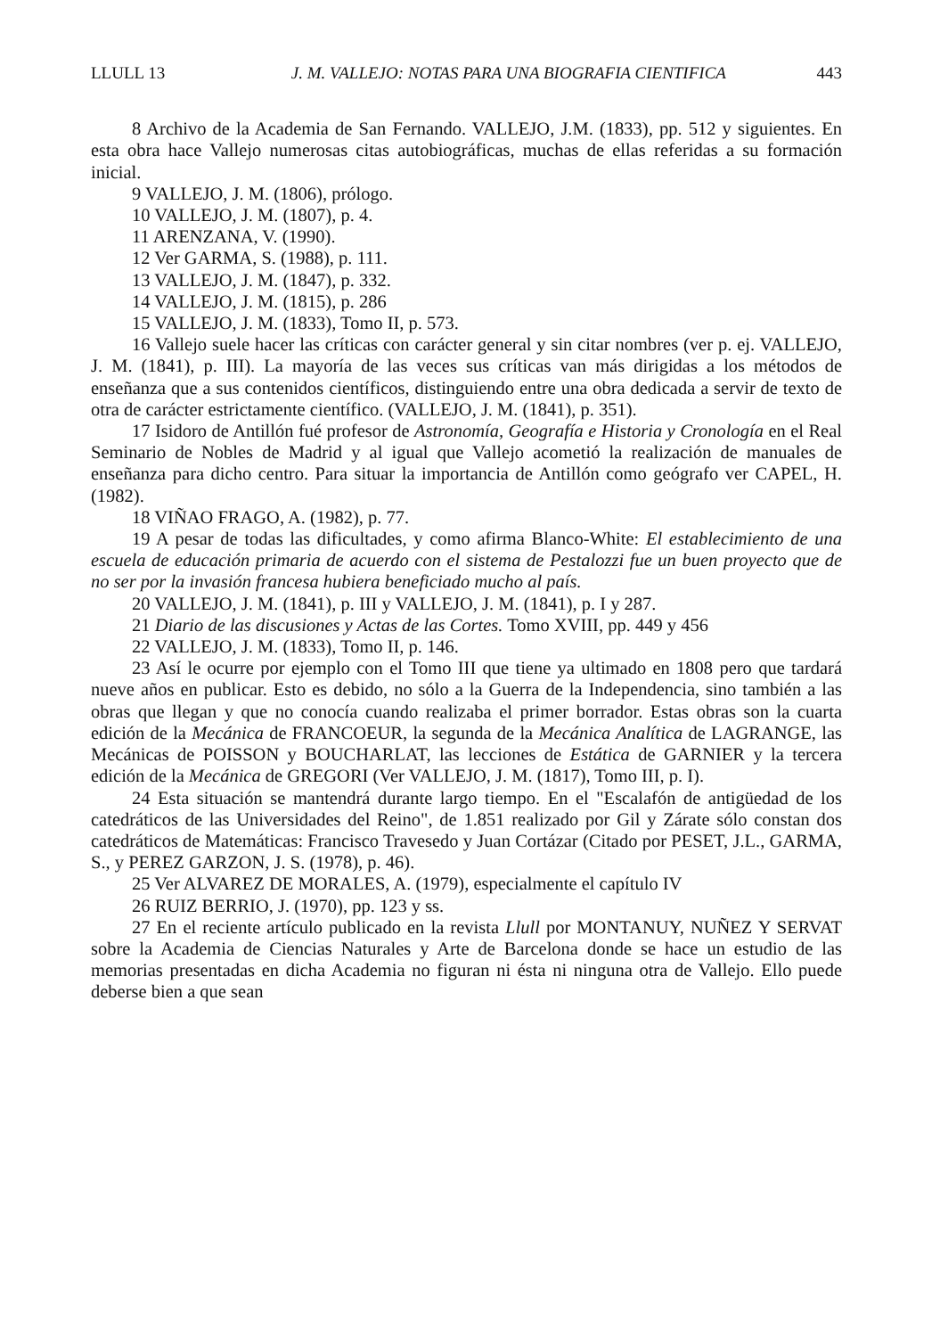LLULL 13 J. M. VALLEJO: NOTAS PARA UNA BIOGRAFIA CIENTIFICA 443
8 Archivo de la Academia de San Fernando. VALLEJO, J.M. (1833), pp. 512 y siguientes. En esta obra hace Vallejo numerosas citas autobiográficas, muchas de ellas referidas a su formación inicial.
9 VALLEJO, J. M. (1806), prólogo.
10 VALLEJO, J. M. (1807), p. 4.
11 ARENZANA, V. (1990).
12 Ver GARMA, S. (1988), p. 111.
13 VALLEJO, J. M. (1847), p. 332.
14 VALLEJO, J. M. (1815), p. 286
15 VALLEJO, J. M. (1833), Tomo II, p. 573.
16 Vallejo suele hacer las críticas con carácter general y sin citar nombres (ver p. ej. VALLEJO, J. M. (1841), p. III). La mayoría de las veces sus críticas van más dirigidas a los métodos de enseñanza que a sus contenidos científicos, distinguiendo entre una obra dedicada a servir de texto de otra de carácter estrictamente científico. (VALLEJO, J. M. (1841), p. 351).
17 Isidoro de Antillón fué profesor de Astronomía, Geografía e Historia y Cronología en el Real Seminario de Nobles de Madrid y al igual que Vallejo acometió la realización de manuales de enseñanza para dicho centro. Para situar la importancia de Antillón como geógrafo ver CAPEL, H. (1982).
18 VIÑAO FRAGO, A. (1982), p. 77.
19 A pesar de todas las dificultades, y como afirma Blanco-White: El establecimiento de una escuela de educación primaria de acuerdo con el sistema de Pestalozzi fue un buen proyecto que de no ser por la invasión francesa hubiera beneficiado mucho al país.
20 VALLEJO, J. M. (1841), p. III y VALLEJO, J. M. (1841), p. I y 287.
21 Diario de las discusiones y Actas de las Cortes. Tomo XVIII, pp. 449 y 456
22 VALLEJO, J. M. (1833), Tomo II, p. 146.
23 Así le ocurre por ejemplo con el Tomo III que tiene ya ultimado en 1808 pero que tardará nueve años en publicar. Esto es debido, no sólo a la Guerra de la Independencia, sino también a las obras que llegan y que no conocía cuando realizaba el primer borrador. Estas obras son la cuarta edición de la Mecánica de FRANCOEUR, la segunda de la Mecánica Analítica de LAGRANGE, las Mecánicas de POISSON y BOUCHARLAT, las lecciones de Estática de GARNIER y la tercera edición de la Mecánica de GREGORI (Ver VALLEJO, J. M. (1817), Tomo III, p. I).
24 Esta situación se mantendrá durante largo tiempo. En el "Escalafón de antigüedad de los catedráticos de las Universidades del Reino", de 1.851 realizado por Gil y Zárate sólo constan dos catedráticos de Matemáticas: Francisco Travesedo y Juan Cortázar (Citado por PESET, J.L., GARMA, S., y PEREZ GARZON, J. S. (1978), p. 46).
25 Ver ALVAREZ DE MORALES, A. (1979), especialmente el capítulo IV
26 RUIZ BERRIO, J. (1970), pp. 123 y ss.
27 En el reciente artículo publicado en la revista Llull por MONTANUY, NUÑEZ Y SERVAT sobre la Academia de Ciencias Naturales y Arte de Barcelona donde se hace un estudio de las memorias presentadas en dicha Academia no figuran ni ésta ni ninguna otra de Vallejo. Ello puede deberse bien a que sean